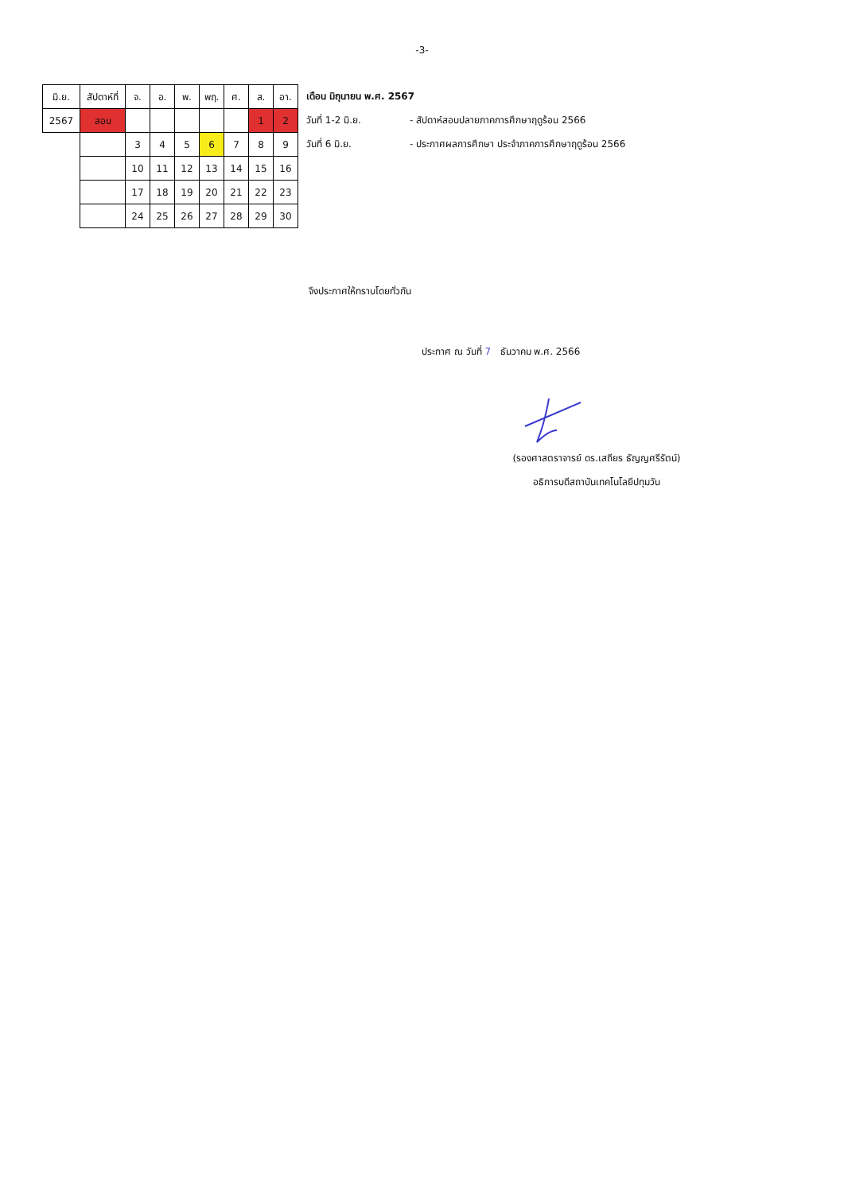-3-
| มิ.ย. | สัปดาห์ที่ | จ. | อ. | พ. | พฤ. | ศ. | ส. | อา. |
| 2567 | สอบ | | | | | | 1 | 2 |
| | | 3 | 4 | 5 | 6 | 7 | 8 | 9 |
| | | 10 | 11 | 12 | 13 | 14 | 15 | 16 |
| | | 17 | 18 | 19 | 20 | 21 | 22 | 23 |
| | | 24 | 25 | 26 | 27 | 28 | 29 | 30 |
เดือน มิถุนายน พ.ศ. 2567
วันที่ 1-2 มิ.ย. - สัปดาห์สอบปลายภาคการศึกษาฤดูร้อน 2566
วันที่ 6 มิ.ย. - ประกาศผลการศึกษา ประจำภาคการศึกษาฤดูร้อน 2566
จึงประกาศให้ทราบโดยทั่วกัน
ประกาศ ณ วันที่ 7 ธันวาคม พ.ศ. 2566
(รองศาสตราจารย์ ดร.เสถียร ธัญญศรีรัตน์)
อธิการบดีสถาบันเทคโนโลยีปทุมวัน